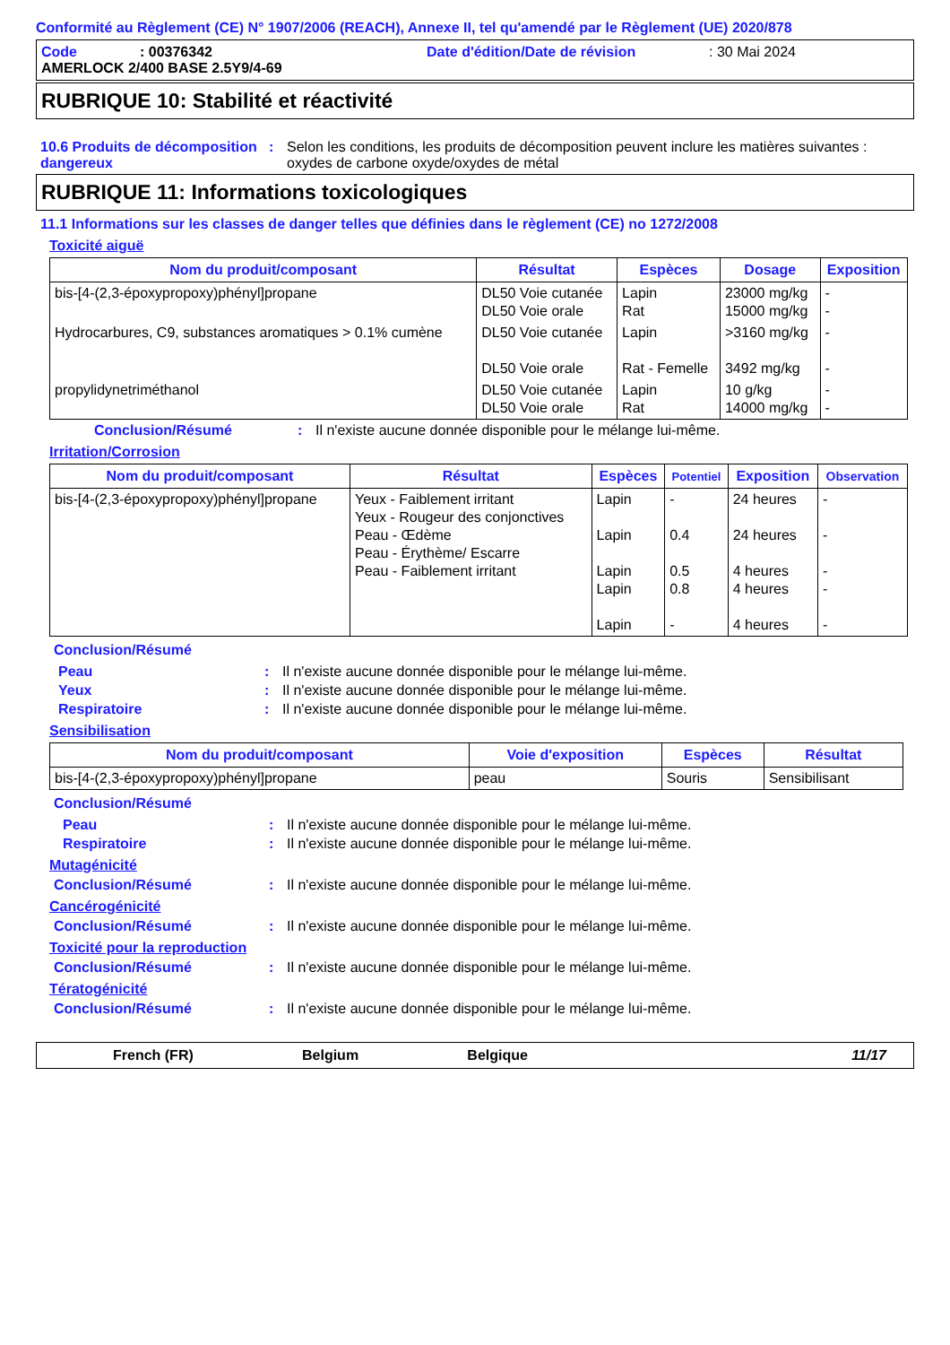Conformité au Règlement (CE) N° 1907/2006 (REACH), Annexe II, tel qu'amendé par le Règlement (UE) 2020/878
Code: 00376342 Date d'édition/Date de révision: 30 Mai 2024
AMERLOCK 2/400 BASE 2.5Y9/4-69
RUBRIQUE 10: Stabilité et réactivité
10.6 Produits de décomposition dangereux: Selon les conditions, les produits de décomposition peuvent inclure les matières suivantes : oxydes de carbone oxyde/oxydes de métal
RUBRIQUE 11: Informations toxicologiques
11.1 Informations sur les classes de danger telles que définies dans le règlement (CE) no 1272/2008
Toxicité aiguë
| Nom du produit/composant | Résultat | Espèces | Dosage | Exposition |
| --- | --- | --- | --- | --- |
| bis-[4-(2,3-époxypropoxy)phényl]propane | DL50 Voie cutanée DL50 Voie orale | Lapin Rat | 23000 mg/kg 15000 mg/kg | - - |
| Hydrocarbures, C9, substances aromatiques > 0.1% cumène | DL50 Voie cutanée DL50 Voie orale | Lapin Rat - Femelle | >3160 mg/kg 3492 mg/kg | - - |
| propylidynetriméthanol | DL50 Voie cutanée DL50 Voie orale | Lapin Rat | 10 g/kg 14000 mg/kg | - - |
Conclusion/Résumé: Il n'existe aucune donnée disponible pour le mélange lui-même.
Irritation/Corrosion
| Nom du produit/composant | Résultat | Espèces | Potentiel | Exposition | Observation |
| --- | --- | --- | --- | --- | --- |
| bis-[4-(2,3-époxypropoxy)phényl]propane | Yeux - Faiblement irritant Yeux - Rougeur des conjonctives Peau - Œdème Peau - Érythème/ Escarre Peau - Faiblement irritant | Lapin Lapin Lapin Lapin Lapin | - 0.4 0.5 0.8 - | 24 heures 24 heures 4 heures 4 heures 4 heures | - - - - - |
Conclusion/Résumé
Peau: Il n'existe aucune donnée disponible pour le mélange lui-même.
Yeux: Il n'existe aucune donnée disponible pour le mélange lui-même.
Respiratoire: Il n'existe aucune donnée disponible pour le mélange lui-même.
Sensibilisation
| Nom du produit/composant | Voie d'exposition | Espèces | Résultat |
| --- | --- | --- | --- |
| bis-[4-(2,3-époxypropoxy)phényl]propane | peau | Souris | Sensibilisant |
Conclusion/Résumé
Peau: Il n'existe aucune donnée disponible pour le mélange lui-même.
Respiratoire: Il n'existe aucune donnée disponible pour le mélange lui-même.
Mutagénicité
Conclusion/Résumé: Il n'existe aucune donnée disponible pour le mélange lui-même.
Cancérogénicité
Conclusion/Résumé: Il n'existe aucune donnée disponible pour le mélange lui-même.
Toxicité pour la reproduction
Conclusion/Résumé: Il n'existe aucune donnée disponible pour le mélange lui-même.
Tératogénicité
Conclusion/Résumé: Il n'existe aucune donnée disponible pour le mélange lui-même.
French (FR) Belgium Belgique 11/17